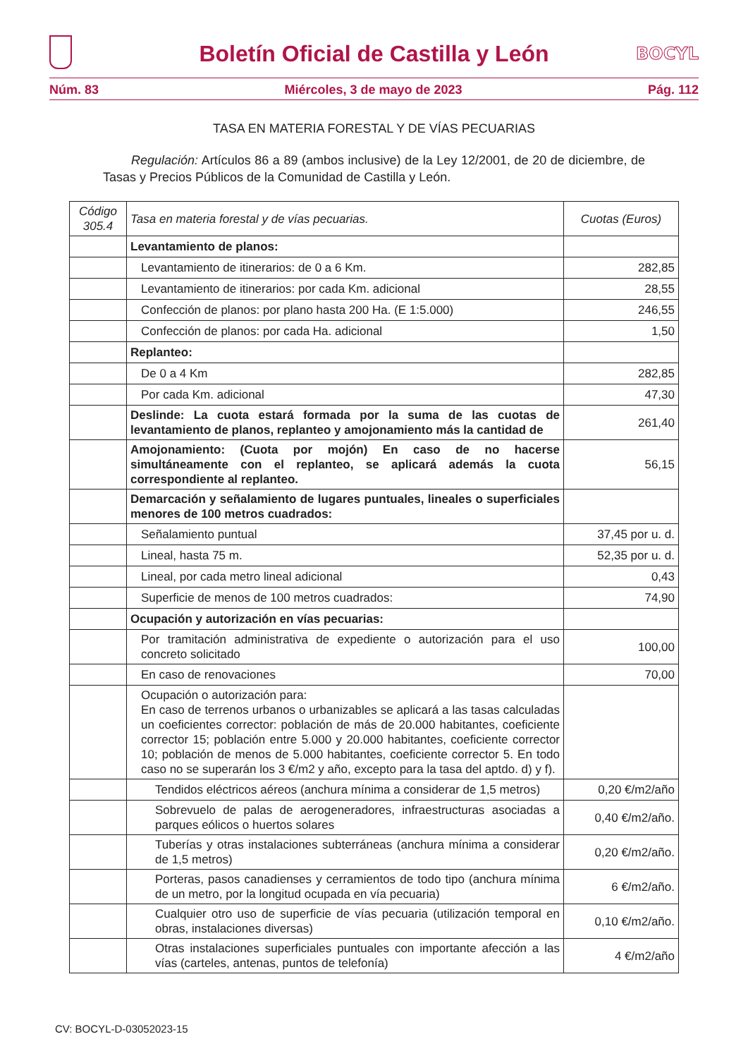Boletín Oficial de Castilla y León
BOCYL
Núm. 83 Miércoles, 3 de mayo de 2023 Pág. 112
TASA EN MATERIA FORESTAL Y DE VÍAS PECUARIAS
Regulación: Artículos 86 a 89 (ambos inclusive) de la Ley 12/2001, de 20 de diciembre, de Tasas y Precios Públicos de la Comunidad de Castilla y León.
| Código 305.4 | Tasa en materia forestal y de vías pecuarias. | Cuotas (Euros) |
| --- | --- | --- |
| | Levantamiento de planos: | |
| | Levantamiento de itinerarios: de 0 a 6 Km. | 282,85 |
| | Levantamiento de itinerarios: por cada Km. adicional | 28,55 |
| | Confección de planos: por plano hasta 200 Ha. (E 1:5.000) | 246,55 |
| | Confección de planos: por cada Ha. adicional | 1,50 |
| | Replanteo: | |
| | De 0 a 4 Km | 282,85 |
| | Por cada Km. adicional | 47,30 |
| | Deslinde: La cuota estará formada por la suma de las cuotas de levantamiento de planos, replanteo y amojonamiento más la cantidad de | 261,40 |
| | Amojonamiento: (Cuota por mojón) En caso de no hacerse simultáneamente con el replanteo, se aplicará además la cuota correspondiente al replanteo. | 56,15 |
| | Demarcación y señalamiento de lugares puntuales, lineales o superficiales menores de 100 metros cuadrados: | |
| | Señalamiento puntual | 37,45 por u. d. |
| | Lineal, hasta 75 m. | 52,35 por u. d. |
| | Lineal, por cada metro lineal adicional | 0,43 |
| | Superficie de menos de 100 metros cuadrados: | 74,90 |
| | Ocupación y autorización en vías pecuarias: | |
| | Por tramitación administrativa de expediente o autorización para el uso concreto solicitado | 100,00 |
| | En caso de renovaciones | 70,00 |
| | Ocupación o autorización para: En caso de terrenos urbanos o urbanizables se aplicará a las tasas calculadas un coeficientes corrector: población de más de 20.000 habitantes, coeficiente corrector 15; población entre 5.000 y 20.000 habitantes, coeficiente corrector 10; población de menos de 5.000 habitantes, coeficiente corrector 5. En todo caso no se superarán los 3 €/m2 y año, excepto para la tasa del aptdo. d) y f). | |
| | Tendidos eléctricos aéreos (anchura mínima a considerar de 1,5 metros) | 0,20 €/m2/año |
| | Sobrevuelo de palas de aerogeneradores, infraestructuras asociadas a parques eólicos o huertos solares | 0,40 €/m2/año. |
| | Tuberías y otras instalaciones subterráneas (anchura mínima a considerar de 1,5 metros) | 0,20 €/m2/año. |
| | Porteras, pasos canadienses y cerramientos de todo tipo (anchura mínima de un metro, por la longitud ocupada en vía pecuaria) | 6 €/m2/año. |
| | Cualquier otro uso de superficie de vías pecuaria (utilización temporal en obras, instalaciones diversas) | 0,10 €/m2/año. |
| | Otras instalaciones superficiales puntuales con importante afección a las vías (carteles, antenas, puntos de telefonía) | 4 €/m2/año |
CV: BOCYL-D-03052023-15